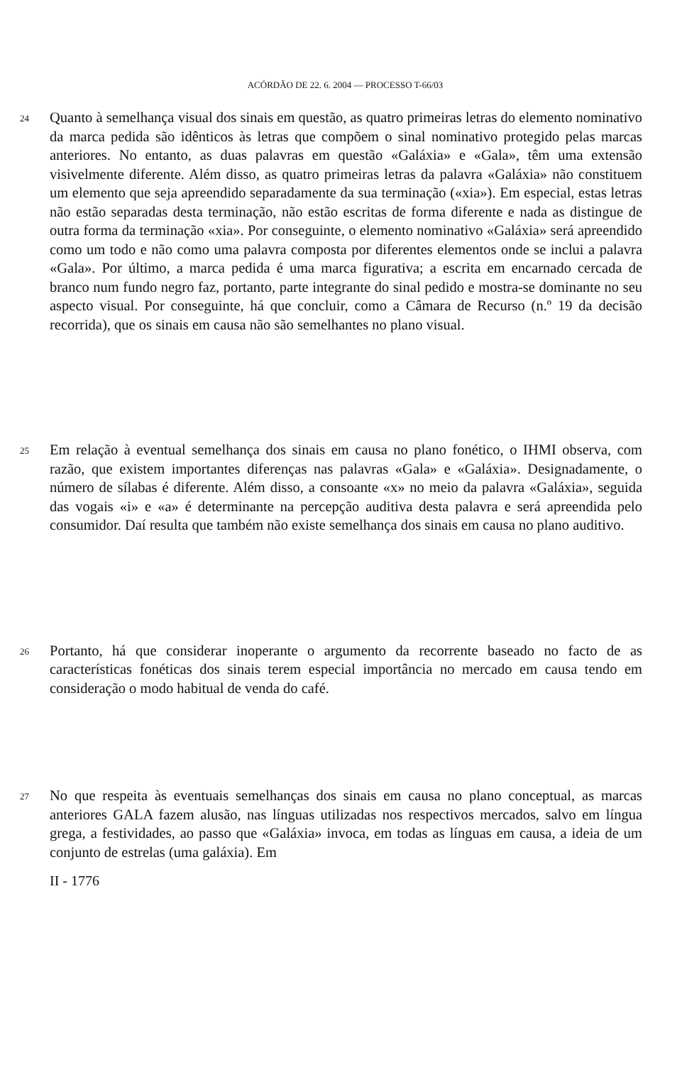ACÓRDÃO DE 22. 6. 2004 — PROCESSO T-66/03
24
Quanto à semelhança visual dos sinais em questão, as quatro primeiras letras do elemento nominativo da marca pedida são idênticos às letras que compõem o sinal nominativo protegido pelas marcas anteriores. No entanto, as duas palavras em questão «Galáxia» e «Gala», têm uma extensão visivelmente diferente. Além disso, as quatro primeiras letras da palavra «Galáxia» não constituem um elemento que seja apreendido separadamente da sua terminação («xia»). Em especial, estas letras não estão separadas desta terminação, não estão escritas de forma diferente e nada as distingue de outra forma da terminação «xia». Por conseguinte, o elemento nominativo «Galáxia» será apreendido como um todo e não como uma palavra composta por diferentes elementos onde se inclui a palavra «Gala». Por último, a marca pedida é uma marca figurativa; a escrita em encarnado cercada de branco num fundo negro faz, portanto, parte integrante do sinal pedido e mostra-se dominante no seu aspecto visual. Por conseguinte, há que concluir, como a Câmara de Recurso (n.º 19 da decisão recorrida), que os sinais em causa não são semelhantes no plano visual.
25
Em relação à eventual semelhança dos sinais em causa no plano fonético, o IHMI observa, com razão, que existem importantes diferenças nas palavras «Gala» e «Galáxia». Designadamente, o número de sílabas é diferente. Além disso, a consoante «x» no meio da palavra «Galáxia», seguida das vogais «i» e «a» é determinante na percepção auditiva desta palavra e será apreendida pelo consumidor. Daí resulta que também não existe semelhança dos sinais em causa no plano auditivo.
26
Portanto, há que considerar inoperante o argumento da recorrente baseado no facto de as características fonéticas dos sinais terem especial importância no mercado em causa tendo em consideração o modo habitual de venda do café.
27
No que respeita às eventuais semelhanças dos sinais em causa no plano conceptual, as marcas anteriores GALA fazem alusão, nas línguas utilizadas nos respectivos mercados, salvo em língua grega, a festividades, ao passo que «Galáxia» invoca, em todas as línguas em causa, a ideia de um conjunto de estrelas (uma galáxia). Em
II - 1776